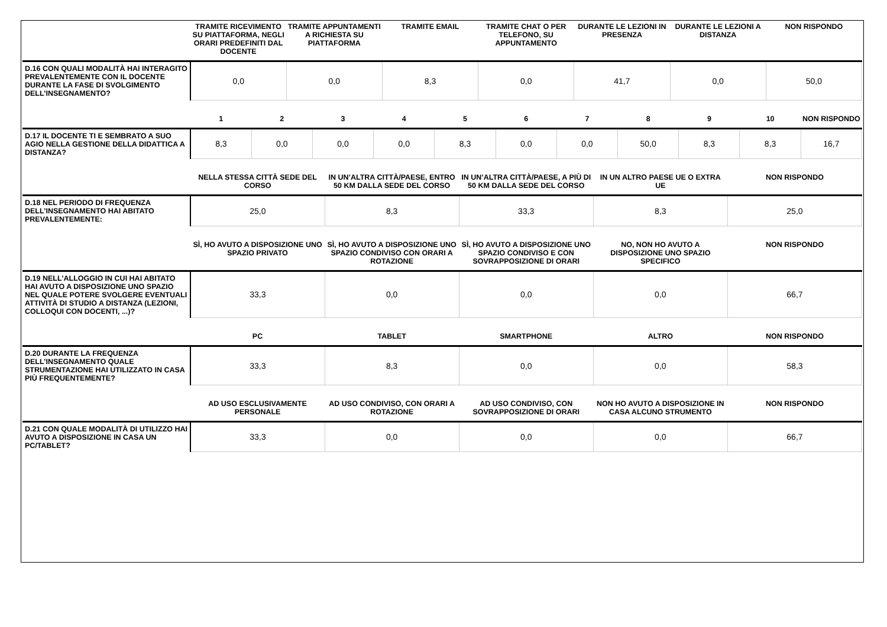| | TRAMITE RICEVIMENTO SU PIATTAFORMA, NEGLI ORARI PREDEFINITI DAL DOCENTE | TRAMITE APPUNTAMENTI A RICHIESTA SU PIATTAFORMA | TRAMITE EMAIL | TRAMITE CHAT O PER TELEFONO, SU APPUNTAMENTO | DURANTE LE LEZIONI IN PRESENZA | DURANTE LE LEZIONI A DISTANZA | NON RISPONDO |
| --- | --- | --- | --- | --- | --- | --- | --- |
| D.16 CON QUALI MODALITÀ HAI INTERAGITO PREVALENTEMENTE CON IL DOCENTE DURANTE LA FASE DI SVOLGIMENTO DELL’INSEGNAMENTO? | 0,0 | 0,0 | 8,3 | 0,0 | 41,7 | 0,0 | 50,0 |
| | 1 | 2 | 3 | 4 | 5 | 6 | 7 | 8 | 9 | 10 | NON RISPONDO |
| --- | --- | --- | --- | --- | --- | --- | --- | --- | --- | --- | --- |
| D.17 IL DOCENTE TI E SEMBRATO A SUO AGIO NELLA GESTIONE DELLA DIDATTICA A DISTANZA? | 8,3 | 0,0 | 0,0 | 0,0 | 8,3 | 0,0 | 0,0 | 50,0 | 8,3 | 8,3 | 16,7 |
| | NELLA STESSA CITTÀ SEDE DEL CORSO | IN UN’ALTRA CITTÀ/PAESE, ENTRO 50 KM DALLA SEDE DEL CORSO | IN UN’ALTRA CITTÀ/PAESE, A PIÙ DI 50 KM DALLA SEDE DEL CORSO | IN UN ALTRO PAESE UE O EXTRA UE | NON RISPONDO |
| --- | --- | --- | --- | --- | --- |
| D.18 NEL PERIODO DI FREQUENZA DELL’INSEGNAMENTO HAI ABITATO PREVALENTEMENTE: | 25,0 | 8,3 | 33,3 | 8,3 | 25,0 |
| | SÌ, HO AVUTO A DISPOSIZIONE UNO SPAZIO PRIVATO | SÌ, HO AVUTO A DISPOSIZIONE UNO SPAZIO CONDIVISO CON ORARI A ROTAZIONE | SÌ, HO AVUTO A DISPOSIZIONE UNO SPAZIO CONDIVISO E CON SOVRAPPOSIZIONE DI ORARI | NO, NON HO AVUTO A DISPOSIZIONE UNO SPAZIO SPECIFICO | NON RISPONDO |
| D.19 NELL'ALLOGGIO IN CUI HAI ABITATO HAI AVUTO A DISPOSIZIONE UNO SPAZIO NEL QUALE POTERE SVOLGERE EVENTUALI ATTIVITÀ DI STUDIO A DISTANZA (LEZIONI, COLLOQUI CON DOCENTI, ...)? | 33,3 | 0,0 | 0,0 | 0,0 | 66,7 |
| | PC | TABLET | SMARTPHONE | ALTRO | NON RISPONDO |
| D.20 DURANTE LA FREQUENZA DELL’INSEGNAMENTO QUALE STRUMENTAZIONE HAI UTILIZZATO IN CASA PIÙ FREQUENTEMENTE? | 33,3 | 8,3 | 0,0 | 0,0 | 58,3 |
| | AD USO ESCLUSIVAMENTE PERSONALE | AD USO CONDIVISO, CON ORARI A ROTAZIONE | AD USO CONDIVISO, CON SOVRAPPOSIZIONE DI ORARI | NON HO AVUTO A DISPOSIZIONE IN CASA ALCUNO STRUMENTO | NON RISPONDO |
| D.21 CON QUALE MODALITÀ DI UTILIZZO HAI AVUTO A DISPOSIZIONE IN CASA UN PC/TABLET? | 33,3 | 0,0 | 0,0 | 0,0 | 66,7 |